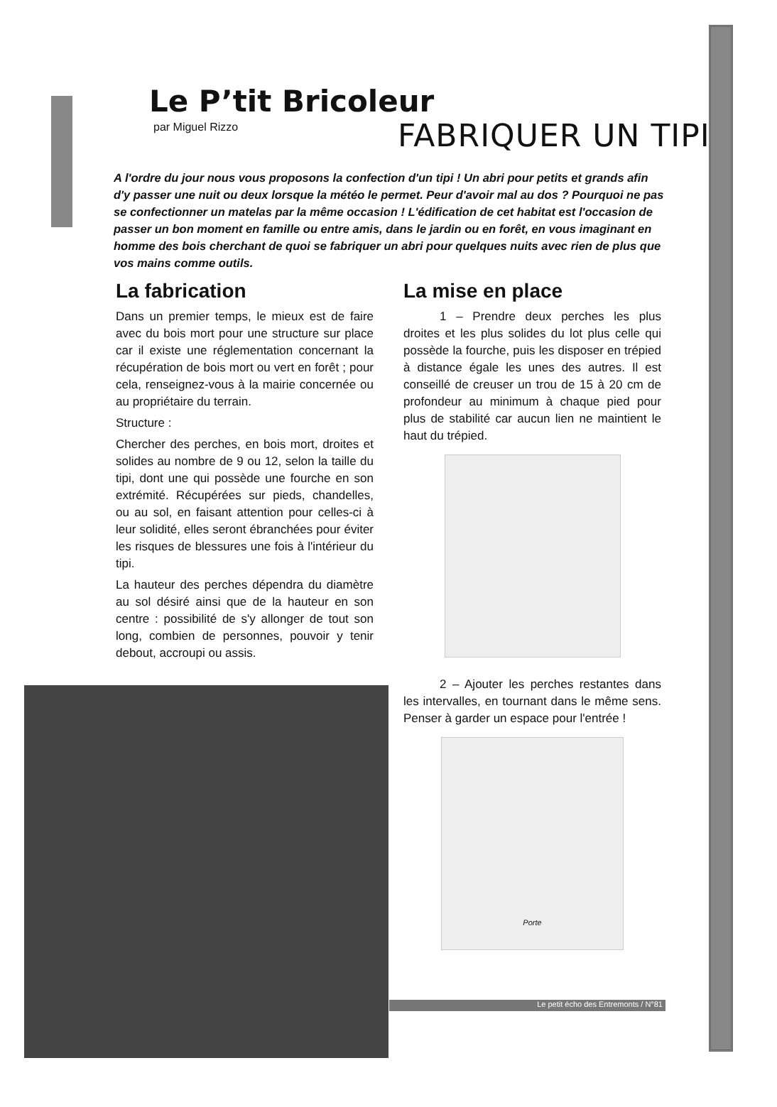Le P’tit Bricoleur
par Miguel Rizzo FABRIQUER UN TIPI
A l'ordre du jour nous vous proposons la confection d'un tipi ! Un abri pour petits et grands afin d'y passer une nuit ou deux lorsque la météo le permet. Peur d'avoir mal au dos ? Pourquoi ne pas se confectionner un matelas par la même occasion ! L'édification de cet habitat est l'occasion de passer un bon moment en famille ou entre amis, dans le jardin ou en forêt, en vous imaginant en homme des bois cherchant de quoi se fabriquer un abri pour quelques nuits avec rien de plus que vos mains comme outils.
La fabrication
Dans un premier temps, le mieux est de faire avec du bois mort pour une structure sur place car il existe une réglementation concernant la récupération de bois mort ou vert en forêt ; pour cela, renseignez-vous à la mairie concernée ou au propriétaire du terrain.
Structure :
Chercher des perches, en bois mort, droites et solides au nombre de 9 ou 12, selon la taille du tipi, dont une qui possède une fourche en son extrémité. Récupérées sur pieds, chandelles, ou au sol, en faisant attention pour celles-ci à leur solidité, elles seront ébranchées pour éviter les risques de blessures une fois à l'intérieur du tipi.
La hauteur des perches dépendra du diamètre au sol désiré ainsi que de la hauteur en son centre : possibilité de s'y allonger de tout son long, combien de personnes, pouvoir y tenir debout, accroupi ou assis.
La mise en place
   1 – Prendre deux perches les plus droites et les plus solides du lot plus celle qui possède la fourche, puis les disposer en trépied à distance égale les unes des autres. Il est conseillé de creuser un trou de 15 à 20 cm de profondeur au minimum à chaque pied pour plus de stabilité car aucun lien ne maintient le haut du trépied.
   2 – Ajouter les perches restantes dans les intervalles, en tournant dans le même sens. Penser à garder un espace pour l'entrée !
Porte
Le petit écho des Entremonts / N°81